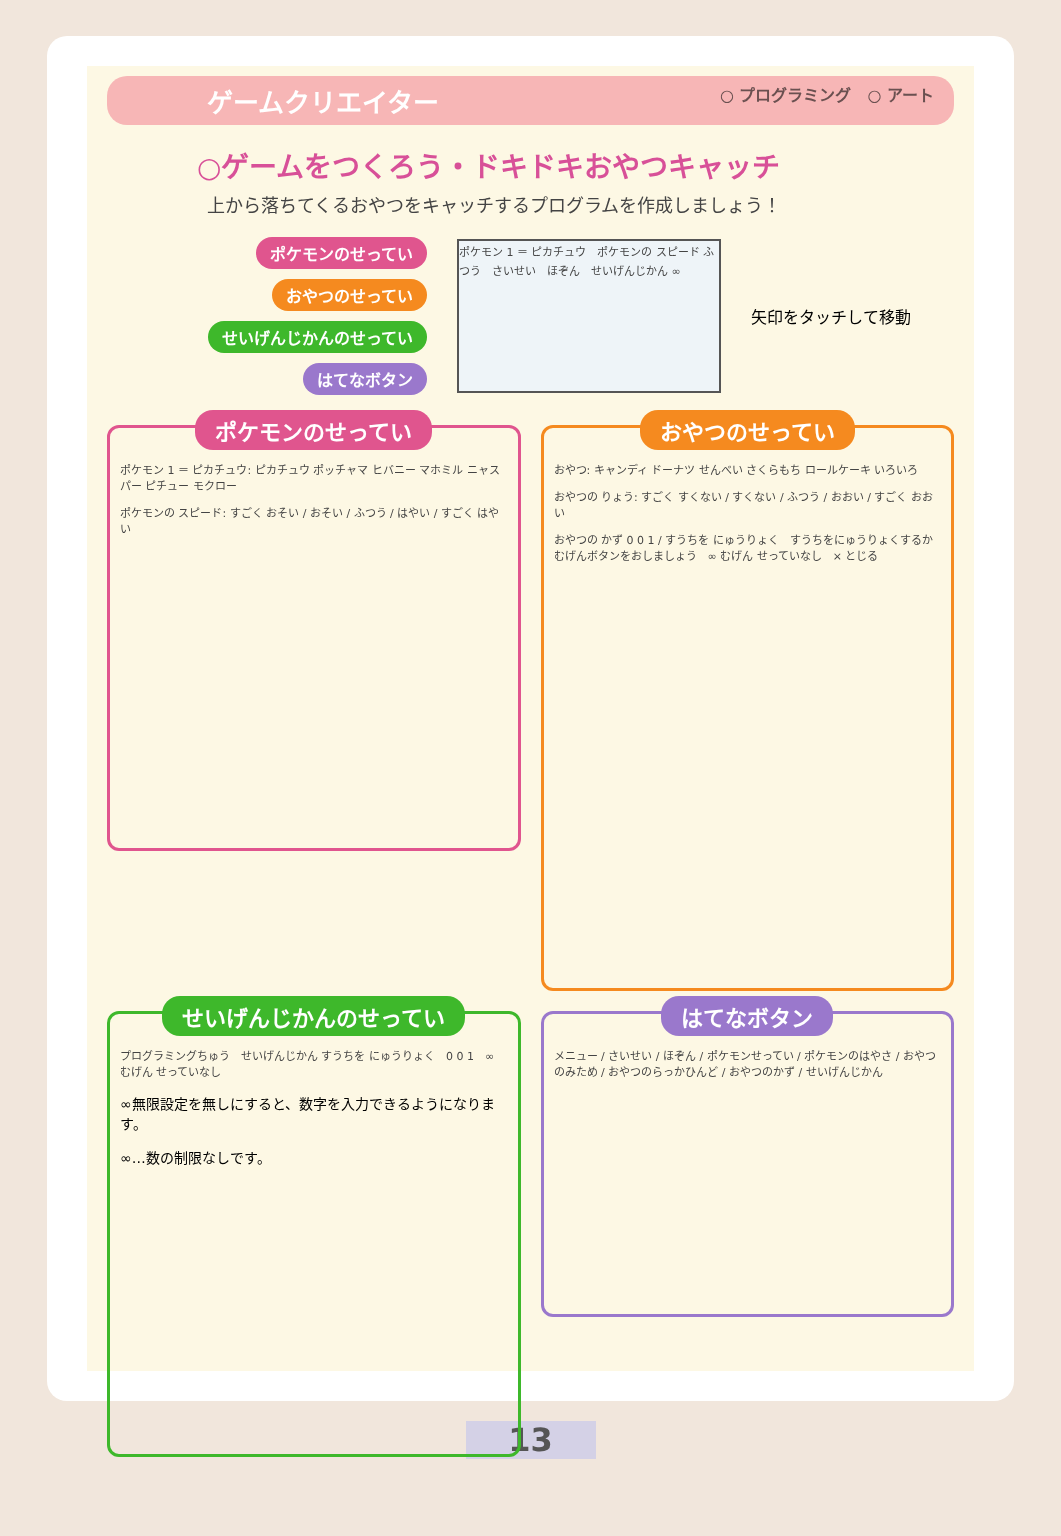ゲームクリエイター ○ プログラミング　○ アート
○ゲームをつくろう・ドキドキおやつキャッチ
上から落ちてくるおやつをキャッチするプログラムを作成しましょう！
ポケモンのせってい
おやつのせってい
せいげんじかんのせってい
はてなボタン
ポケモン 1 ＝ ピカチュウ　ポケモンの スピード ふつう　さいせい　ほぞん　せいげんじかん ∞
矢印をタッチして移動
ポケモンのせってい
ポケモン 1 ＝ ピカチュウ: ピカチュウ ポッチャマ ヒバニー マホミル ニャスパー ピチュー モクロー
ポケモンの スピード: すごく おそい / おそい / ふつう / はやい / すごく はやい
おやつのせってい
おやつ: キャンディ ドーナツ せんべい さくらもち ロールケーキ いろいろ
おやつの りょう: すごく すくない / すくない / ふつう / おおい / すごく おおい
おやつの かず 0 0 1 / すうちを にゅうりょく　すうちをにゅうりょくするか むげんボタンをおしましょう　∞ むげん せっていなし　× とじる
せいげんじかんのせってい
プログラミングちゅう　せいげんじかん すうちを にゅうりょく　0 0 1　∞ むげん せっていなし
∞無限設定を無しにすると、数字を入力できるようになります。
∞…数の制限なしです。
はてなボタン
メニュー / さいせい / ほぞん / ポケモンせってい / ポケモンのはやさ / おやつのみため / おやつのらっかひんど / おやつのかず / せいげんじかん
13